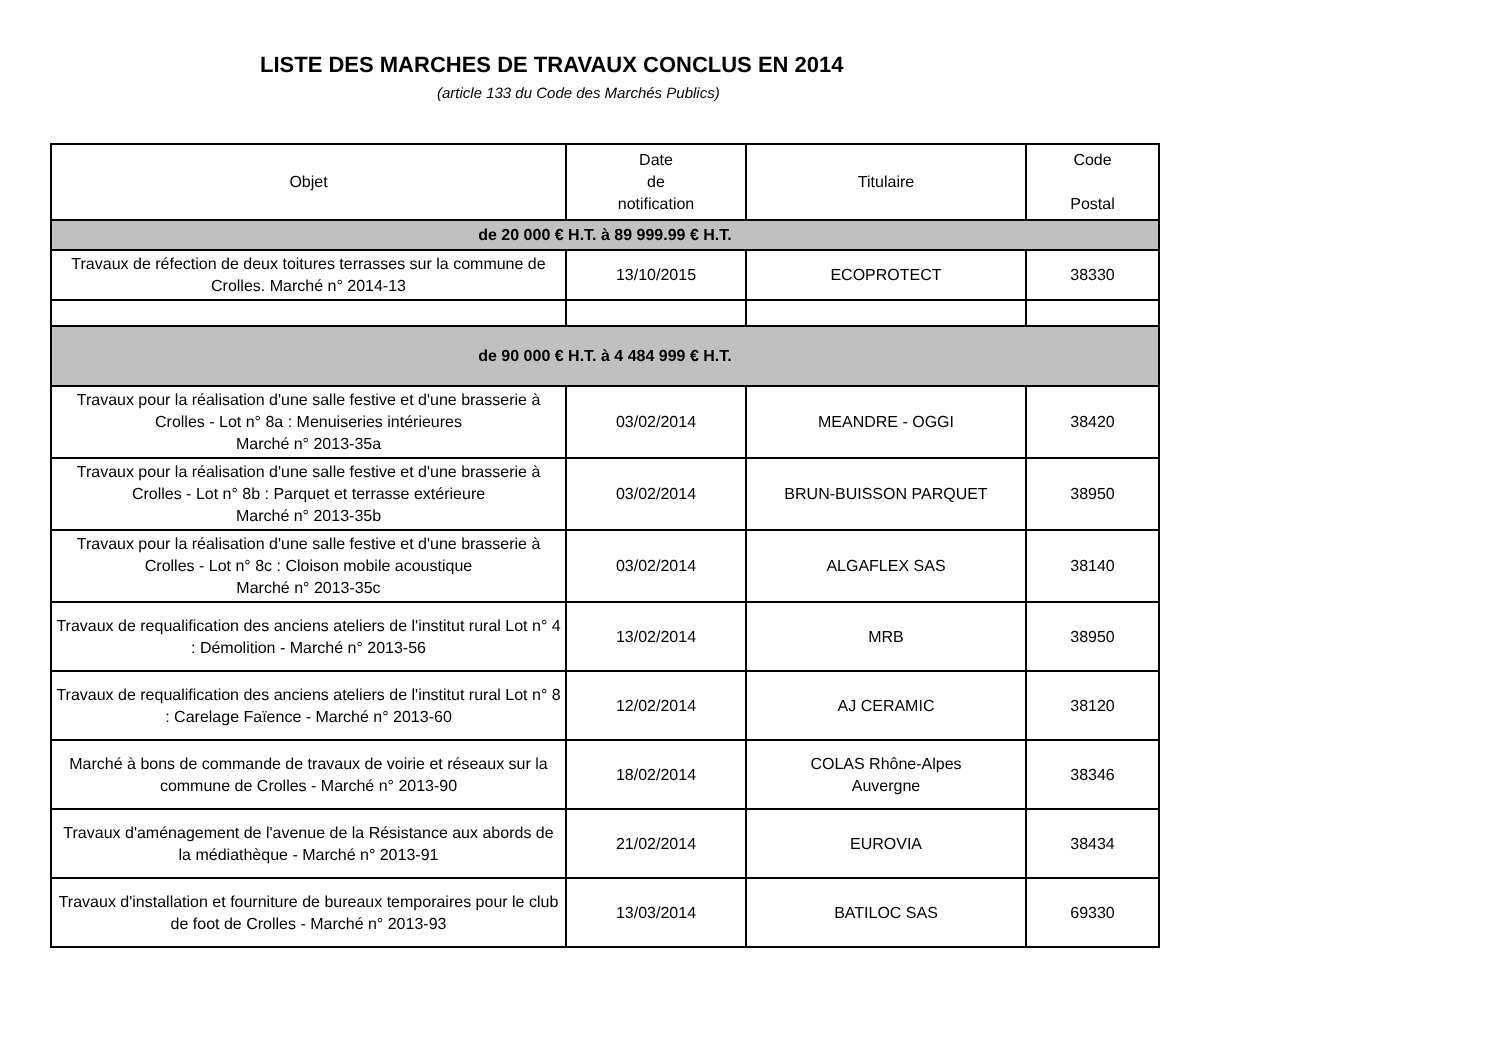LISTE DES MARCHES DE TRAVAUX CONCLUS EN 2014
(article 133 du Code des Marchés Publics)
| Objet | Date de notification | Titulaire | Code Postal |
| --- | --- | --- | --- |
| de 20 000 € H.T. à 89 999.99 € H.T. | | | |
| Travaux de réfection de deux toitures terrasses sur la commune de Crolles. Marché n° 2014-13 | 13/10/2015 | ECOPROTECT | 38330 |
| de 90 000 € H.T. à 4 484 999 € H.T. | | | |
| Travaux pour la réalisation d'une salle festive et d'une brasserie à Crolles - Lot n° 8a : Menuiseries intérieures Marché n° 2013-35a | 03/02/2014 | MEANDRE - OGGI | 38420 |
| Travaux pour la réalisation d'une salle festive et d'une brasserie à Crolles - Lot n° 8b : Parquet et terrasse extérieure Marché n° 2013-35b | 03/02/2014 | BRUN-BUISSON PARQUET | 38950 |
| Travaux pour la réalisation d'une salle festive et d'une brasserie à Crolles - Lot n° 8c : Cloison mobile acoustique Marché n° 2013-35c | 03/02/2014 | ALGAFLEX SAS | 38140 |
| Travaux de requalification des anciens ateliers de l'institut rural Lot n° 4 : Démolition - Marché n° 2013-56 | 13/02/2014 | MRB | 38950 |
| Travaux de requalification des anciens ateliers de l'institut rural Lot n° 8 : Carelage Faïence - Marché n° 2013-60 | 12/02/2014 | AJ CERAMIC | 38120 |
| Marché à bons de commande de travaux de voirie et réseaux sur la commune de Crolles - Marché n° 2013-90 | 18/02/2014 | COLAS Rhône-Alpes Auvergne | 38346 |
| Travaux d'aménagement de l'avenue de la Résistance aux abords de la médiathèque - Marché n° 2013-91 | 21/02/2014 | EUROVIA | 38434 |
| Travaux d'installation et fourniture de bureaux temporaires pour le club de foot de Crolles - Marché n° 2013-93 | 13/03/2014 | BATILOC SAS | 69330 |